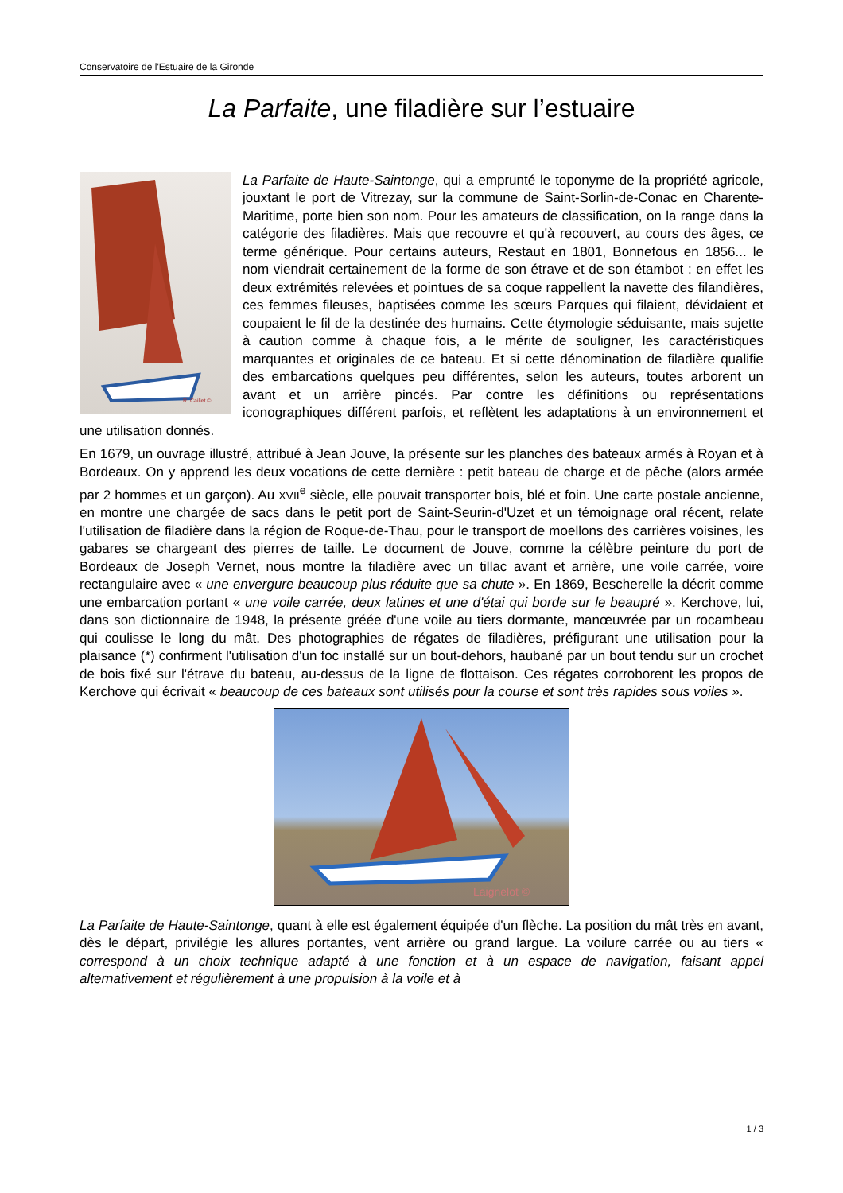Conservatoire de l'Estuaire de la Gironde
La Parfaite, une filadière sur l’estuaire
R. Caillet ©
La Parfaite de Haute-Saintonge, qui a emprunté le toponyme de la propriété agricole, jouxtant le port de Vitrezay, sur la commune de Saint-Sorlin-de-Conac en Charente-Maritime, porte bien son nom. Pour les amateurs de classification, on la range dans la catégorie des filadières. Mais que recouvre et qu'à recouvert, au cours des âges, ce terme générique. Pour certains auteurs, Restaut en 1801, Bonnefous en 1856... le nom viendrait certainement de la forme de son étrave et de son étambot : en effet les deux extrémités relevées et pointues de sa coque rappellent la navette des filandières, ces femmes fileuses, baptisées comme les sœurs Parques qui filaient, dévidaient et coupaient le fil de la destinée des humains. Cette étymologie séduisante, mais sujette à caution comme à chaque fois, a le mérite de souligner, les caractéristiques marquantes et originales de ce bateau. Et si cette dénomination de filadière qualifie des embarcations quelques peu différentes, selon les auteurs, toutes arborent un avant et un arrière pincés. Par contre les définitions ou représentations iconographiques différent parfois, et reflètent les adaptations à un environnement et une utilisation donnés.
En 1679, un ouvrage illustré, attribué à Jean Jouve, la présente sur les planches des bateaux armés à Royan et à Bordeaux. On y apprend les deux vocations de cette dernière : petit bateau de charge et de pêche (alors armée par 2 hommes et un garçon). Au XVII<sup>e</sup> siècle, elle pouvait transporter bois, blé et foin. Une carte postale ancienne, en montre une chargée de sacs dans le petit port de Saint-Seurin-d'Uzet et un témoignage oral récent, relate l'utilisation de filadière dans la région de Roque-de-Thau, pour le transport de moellons des carrières voisines, les gabares se chargeant des pierres de taille. Le document de Jouve, comme la célèbre peinture du port de Bordeaux de Joseph Vernet, nous montre la filadière avec un tillac avant et arrière, une voile carrée, voire rectangulaire avec « une envergure beaucoup plus réduite que sa chute ». En 1869, Bescherelle la décrit comme une embarcation portant « une voile carrée, deux latines et une d'étai qui borde sur le beaupré ». Kerchove, lui, dans son dictionnaire de 1948, la présente gréée d'une voile au tiers dormante, manœuvrée par un rocambeau qui coulisse le long du mât. Des photographies de régates de filadières, préfigurant une utilisation pour la plaisance (*) confirment l'utilisation d'un foc installé sur un bout-dehors, haubané par un bout tendu sur un crochet de bois fixé sur l'étrave du bateau, au-dessus de la ligne de flottaison. Ces régates corroborent les propos de Kerchove qui écrivait « beaucoup de ces bateaux sont utilisés pour la course et sont très rapides sous voiles ».
Laignelot ©
La Parfaite de Haute-Saintonge, quant à elle est également équipée d'un flèche. La position du mât très en avant, dès le départ, privilégie les allures portantes, vent arrière ou grand largue. La voilure carrée ou au tiers « correspond à un choix technique adapté à une fonction et à un espace de navigation, faisant appel alternativement et régulièrement à une propulsion à la voile et à
1 / 3